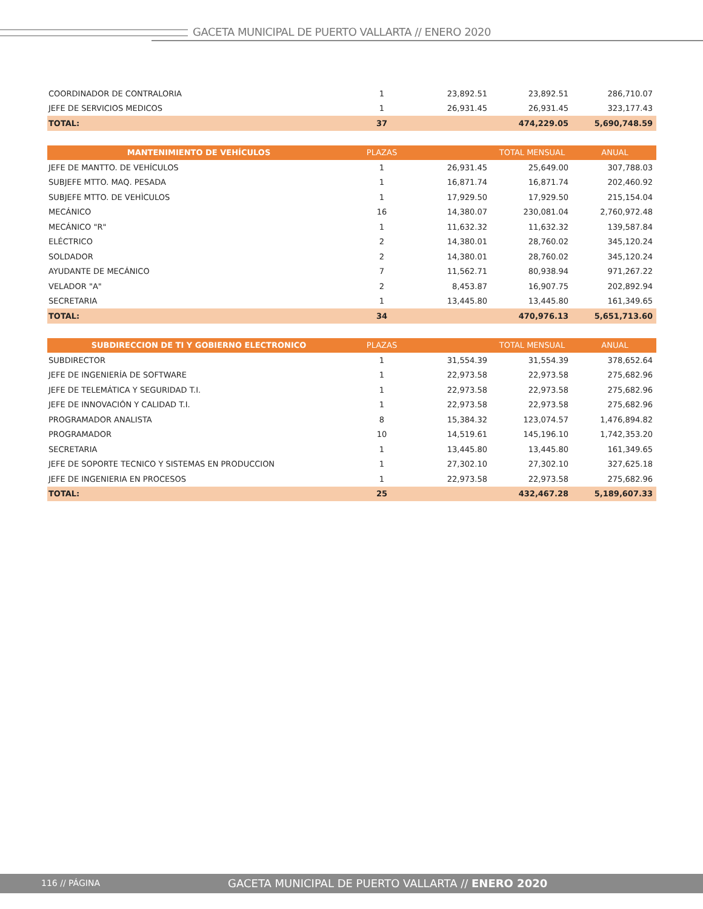GACETA MUNICIPAL DE PUERTO VALLARTA // ENERO 2020
| COORDINADOR DE CONTRALORIA | 1 | 23,892.51 | 23,892.51 | 286,710.07 |
| JEFE DE SERVICIOS MEDICOS | 1 | 26,931.45 | 26,931.45 | 323,177.43 |
| TOTAL: | 37 | | 474,229.05 | 5,690,748.59 |
| MANTENIMIENTO DE VEHÍCULOS | PLAZAS | | TOTAL MENSUAL | ANUAL |
| --- | --- | --- | --- | --- |
| JEFE DE MANTTO. DE VEHÍCULOS | 1 | 26,931.45 | 25,649.00 | 307,788.03 |
| SUBJEFE MTTO. MAQ. PESADA | 1 | 16,871.74 | 16,871.74 | 202,460.92 |
| SUBJEFE MTTO. DE VEHÌCULOS | 1 | 17,929.50 | 17,929.50 | 215,154.04 |
| MECÁNICO | 16 | 14,380.07 | 230,081.04 | 2,760,972.48 |
| MECÁNICO "R" | 1 | 11,632.32 | 11,632.32 | 139,587.84 |
| ELÉCTRICO | 2 | 14,380.01 | 28,760.02 | 345,120.24 |
| SOLDADOR | 2 | 14,380.01 | 28,760.02 | 345,120.24 |
| AYUDANTE DE MECÁNICO | 7 | 11,562.71 | 80,938.94 | 971,267.22 |
| VELADOR "A" | 2 | 8,453.87 | 16,907.75 | 202,892.94 |
| SECRETARIA | 1 | 13,445.80 | 13,445.80 | 161,349.65 |
| TOTAL: | 34 | | 470,976.13 | 5,651,713.60 |
| SUBDIRECCION DE TI Y GOBIERNO ELECTRONICO | PLAZAS | | TOTAL MENSUAL | ANUAL |
| --- | --- | --- | --- | --- |
| SUBDIRECTOR | 1 | 31,554.39 | 31,554.39 | 378,652.64 |
| JEFE DE INGENIERÍA DE SOFTWARE | 1 | 22,973.58 | 22,973.58 | 275,682.96 |
| JEFE DE TELEMÁTICA Y SEGURIDAD T.I. | 1 | 22,973.58 | 22,973.58 | 275,682.96 |
| JEFE DE INNOVACIÓN Y CALIDAD T.I. | 1 | 22,973.58 | 22,973.58 | 275,682.96 |
| PROGRAMADOR ANALISTA | 8 | 15,384.32 | 123,074.57 | 1,476,894.82 |
| PROGRAMADOR | 10 | 14,519.61 | 145,196.10 | 1,742,353.20 |
| SECRETARIA | 1 | 13,445.80 | 13,445.80 | 161,349.65 |
| JEFE DE SOPORTE TECNICO Y SISTEMAS EN PRODUCCION | 1 | 27,302.10 | 27,302.10 | 327,625.18 |
| JEFE DE INGENIERIA EN PROCESOS | 1 | 22,973.58 | 22,973.58 | 275,682.96 |
| TOTAL: | 25 | | 432,467.28 | 5,189,607.33 |
116 // PÁGINA
GACETA MUNICIPAL DE PUERTO VALLARTA // ENERO 2020